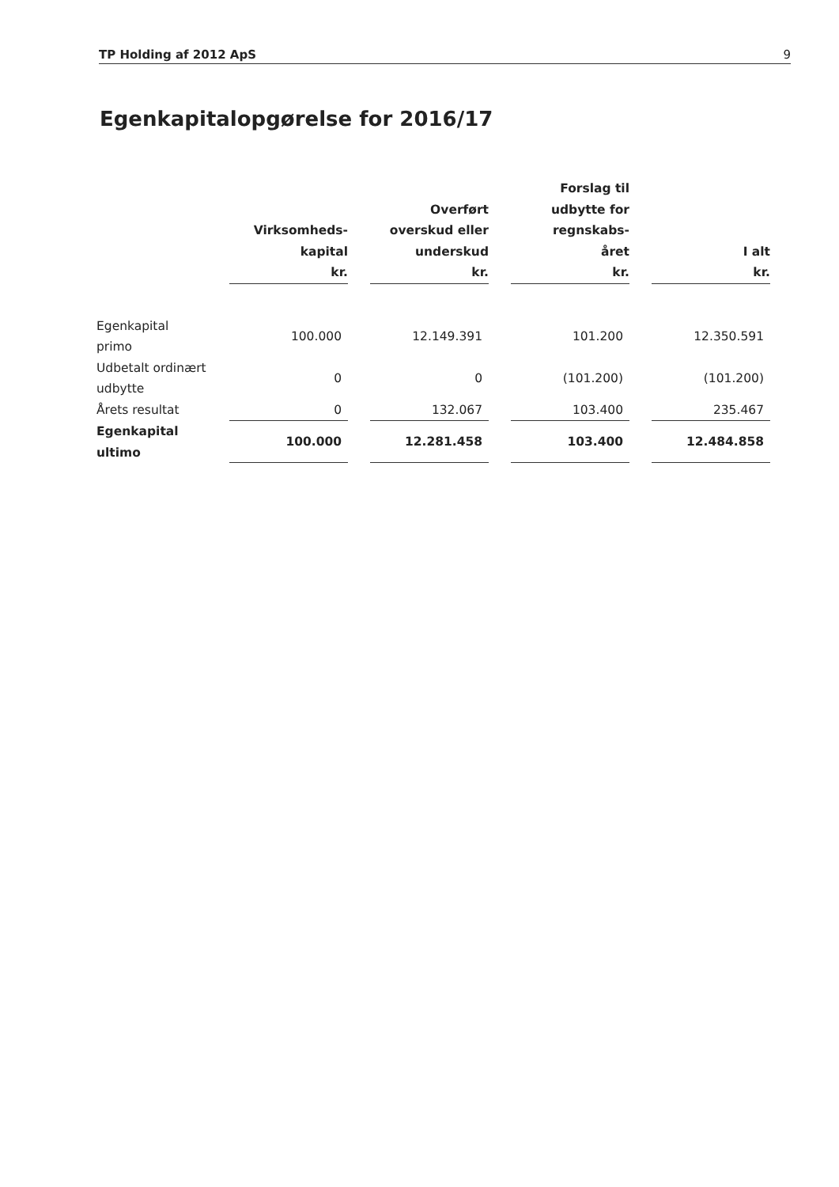TP Holding af 2012 ApS 9
Egenkapitalopgørelse for 2016/17
| | Virksomheds- kapital kr. | Overført overskud eller underskud kr. | Forslag til udbytte for regnskabs- året kr. | I alt kr. |
| --- | --- | --- | --- | --- |
| Egenkapital primo | 100.000 | 12.149.391 | 101.200 | 12.350.591 |
| Udbetalt ordinært udbytte | 0 | 0 | (101.200) | (101.200) |
| Årets resultat | 0 | 132.067 | 103.400 | 235.467 |
| Egenkapital ultimo | 100.000 | 12.281.458 | 103.400 | 12.484.858 |